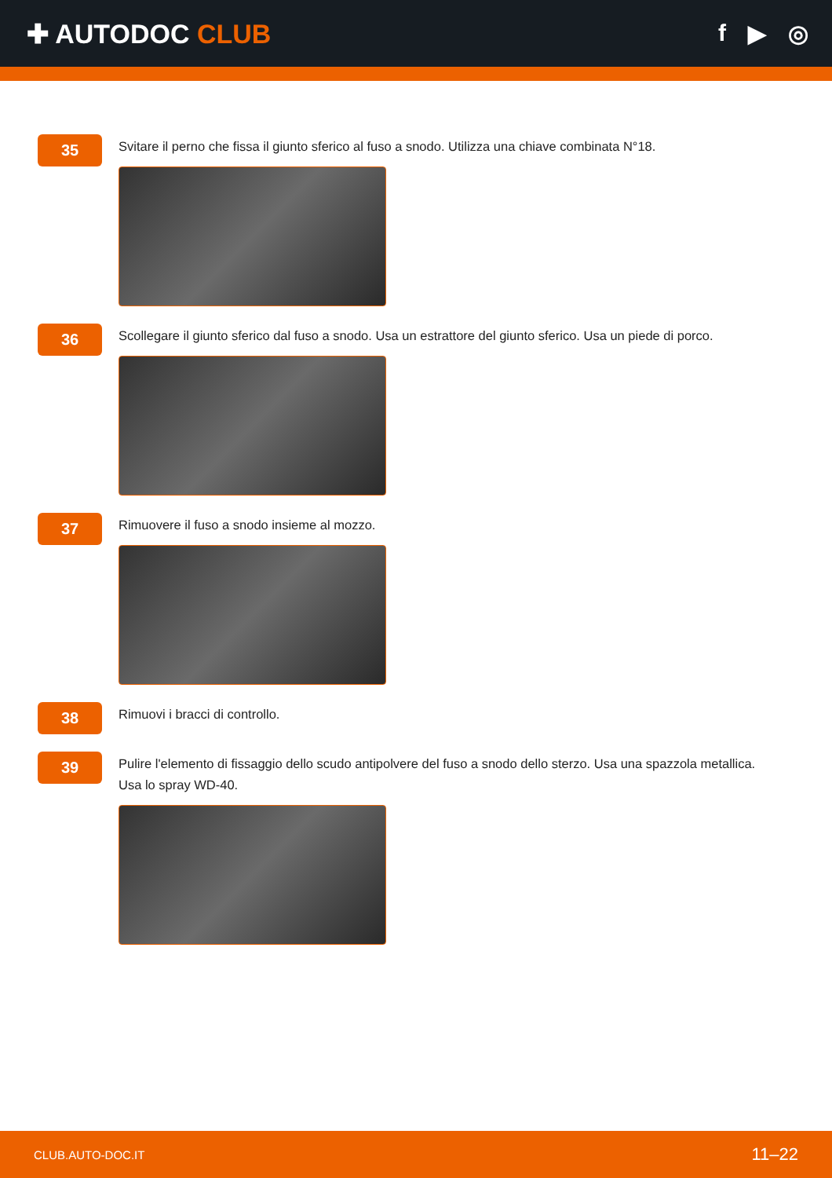✚ AUTODOC CLUB f ▶ ◎
35
Svitare il perno che fissa il giunto sferico al fuso a snodo. Utilizza una chiave combinata N°18.
36
Scollegare il giunto sferico dal fuso a snodo. Usa un estrattore del giunto sferico. Usa un piede di porco.
37
Rimuovere il fuso a snodo insieme al mozzo.
38
Rimuovi i bracci di controllo.
39
Pulire l'elemento di fissaggio dello scudo antipolvere del fuso a snodo dello sterzo. Usa una spazzola metallica.
Usa lo spray WD-40.
CLUB.AUTO-DOC.IT 11–22